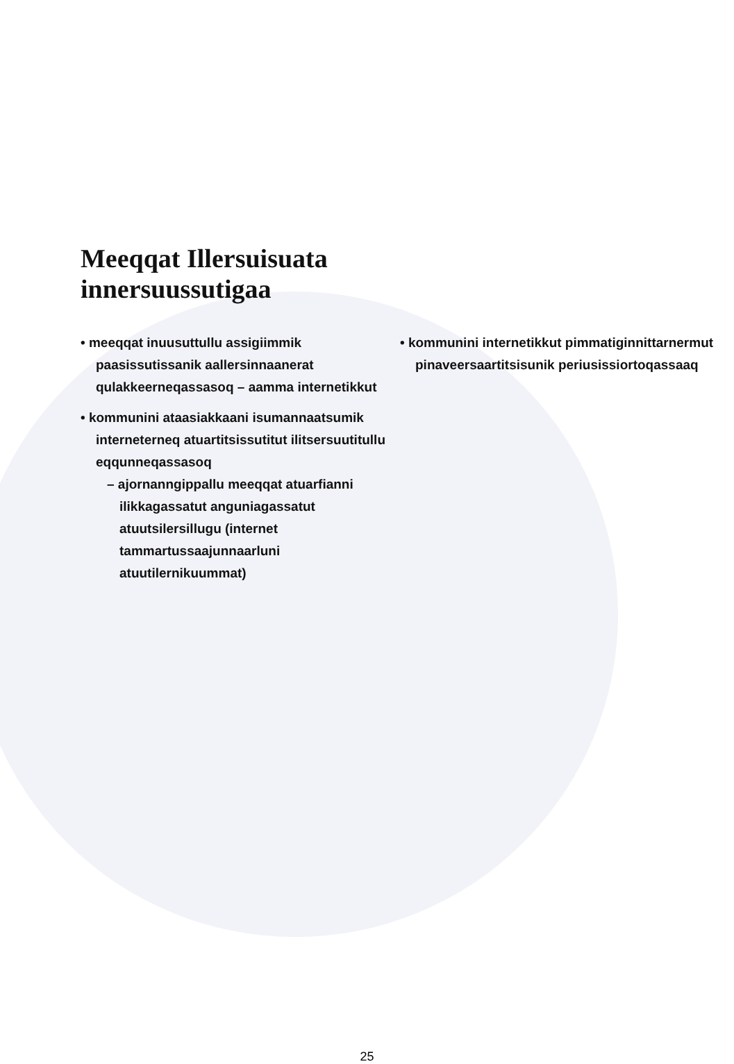Meeqqat Illersuisuata
innersuussutigaa
• meeqqat inuusuttullu assigiimmik paasissutissanik aallersinnaanerat qulakkeerneqassasoq – aamma internetikkut
• kommunini ataasiakkaani isumannaatsumik interneterneq atuartitsissutitut ilitsersuutitullu eqqunneqassasoq
– ajornanngippallu meeqqat atuarfianni ilikkagassatut anguniagassatut atuutsilersillugu (internet tammartussaajunnaarluni atuutilernikuummat)
• kommunini internetikkut pimmatigin­nittarnermut pinaveersaartitsisunik periusissiortoqassaaq
25